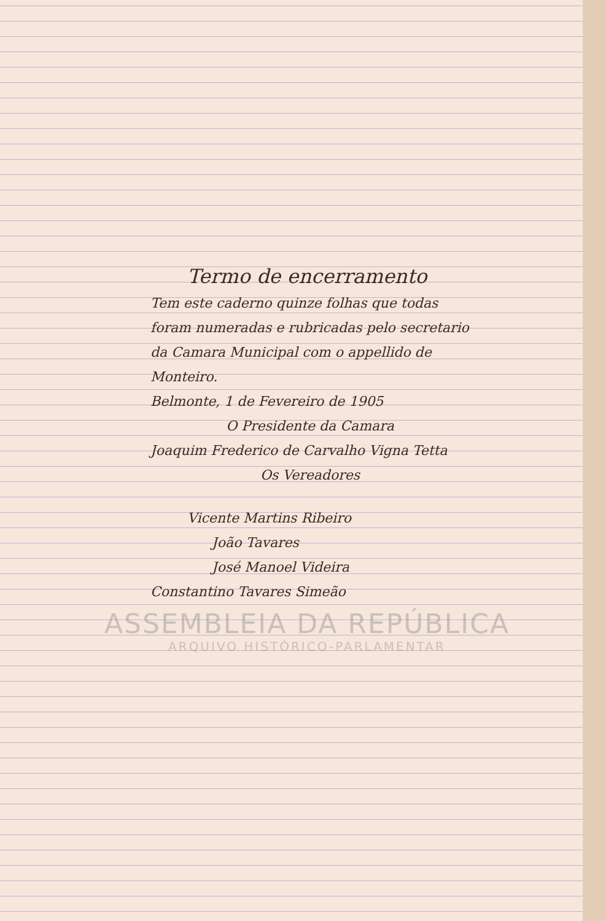Termo de encerramento
Tem este caderno quinze folhas que todas foram numeradas e rubricadas pelo secretario da Camara Municipal com o appellido de Monteiro.
Belmonte, 1 de Fevereiro de 1905
O Presidente da Camara
Joaquim Frederico de Carvalho Vigna Tetta
Os Vereadores
Vicente Martins Ribeiro
João Tavares
José Manoel Videira
Constantino Tavares Simeão
ASSEMBLEIA DA REPÚBLICA
ARQUIVO HISTÓRICO-PARLAMENTAR